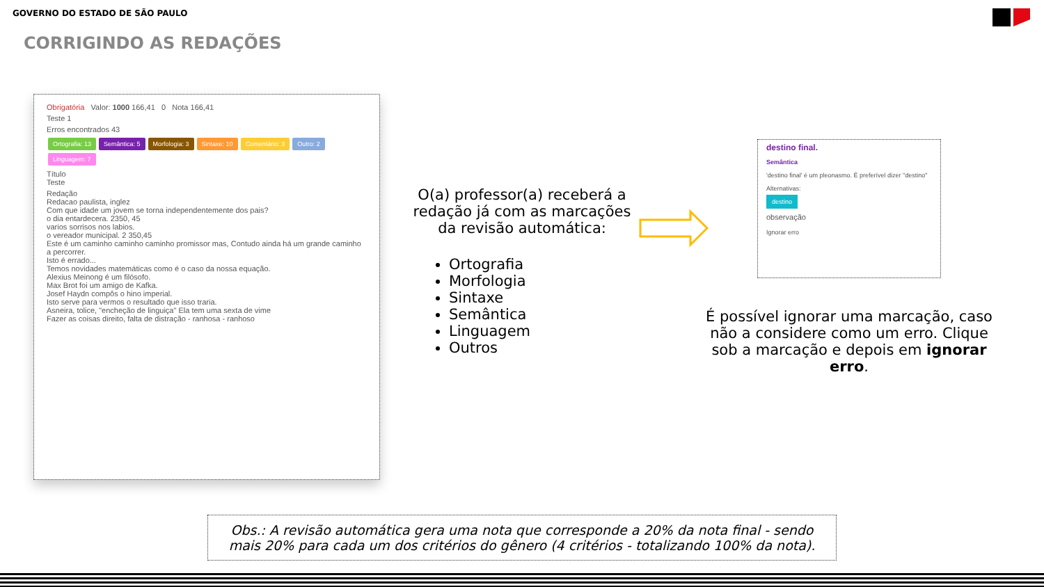GOVERNO DO ESTADO DE SÃO PAULO
CORRIGINDO AS REDAÇÕES
Obrigatória Valor: 1000 166,41 0 Nota 166,41
Teste 1
Erros encontrados 43
Ortografia: 13 Semântica: 5 Morfologia: 3 Sintaxe: 10 Comentário: 3 Outro: 2 Linguagem: 7
Título
Teste
Redação
Redacao paulista, inglez
Com que idade um jovem se torna independentemente dos pais?
o dia entardecera. 2350, 45
varios sorrisos nos labios.
o vereador municipal. 2 350,45
Este é um caminho caminho caminho promissor mas, Contudo ainda há um grande caminho a percorrer.
Isto é errado...
Temos novidades matemáticas como é o caso da nossa equação.
Alexius Meinong é um filósofo.
Max Brot foi um amigo de Kafka.
Josef Haydn compôs o hino imperial.
Isto serve para vermos o resultado que isso traria.
Asneira, tolice, "encheção de linguiça" Ela tem uma sexta de vime
Fazer as coisas direito, falta de distração - ranhosa - ranhoso
O(a) professor(a) receberá a redação já com as marcações da revisão automática:
Ortografia
Morfologia
Sintaxe
Semântica
Linguagem
Outros
destino final.
Semântica
'destino final' é um pleonasmo. É preferível dizer "destino"
Alternativas:
destino
observação
Ignorar erro
É possível ignorar uma marcação, caso não a considere como um erro. Clique sob a marcação e depois em ignorar erro.
Obs.: A revisão automática gera uma nota que corresponde a 20% da nota final - sendo mais 20% para cada um dos critérios do gênero (4 critérios - totalizando 100% da nota).